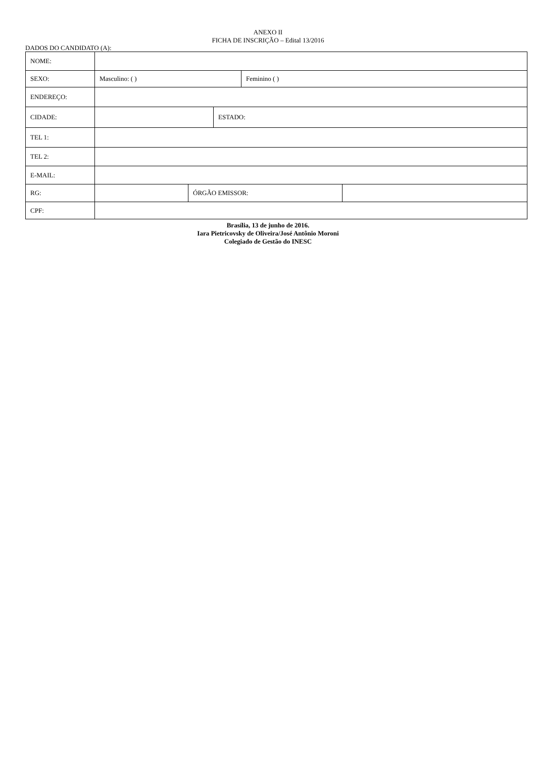ANEXO II
FICHA DE INSCRIÇÃO – Edital 13/2016
DADOS DO CANDIDATO (A):
| NOME: | | | | | |
| SEXO: | Masculino: ( ) | | | Feminino ( ) | |
| ENDEREÇO: | | | | | |
| CIDADE: | | | ESTADO: | | |
| TEL 1: | | | | | |
| TEL 2: | | | | | |
| E-MAIL: | | | | | |
| RG: | | ÓRGÃO EMISSOR: | | | |
| CPF: | | | | | |
Brasília, 13 de junho de 2016.
Iara Pietricovsky de Oliveira/José Antônio Moroni
Colegiado de Gestão do INESC